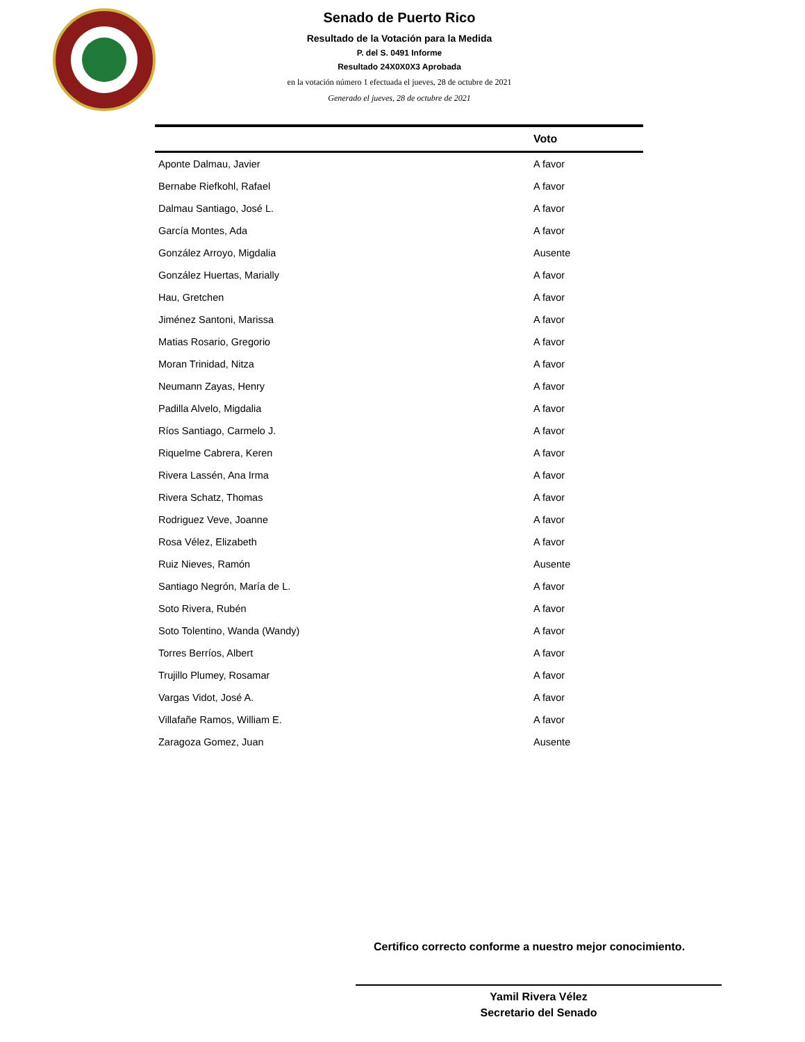Senado de Puerto Rico
Resultado de la Votación para la Medida
P. del S. 0491 Informe
Resultado 24X0X0X3 Aprobada
en la votación número 1 efectuada el jueves, 28 de octubre de 2021
Generado el jueves, 28 de octubre de 2021
| | Voto |
| --- | --- |
| Aponte Dalmau, Javier | A favor |
| Bernabe Riefkohl, Rafael | A favor |
| Dalmau Santiago, José L. | A favor |
| García Montes, Ada | A favor |
| González Arroyo, Migdalia | Ausente |
| González Huertas, Marially | A favor |
| Hau, Gretchen | A favor |
| Jiménez Santoni, Marissa | A favor |
| Matias Rosario, Gregorio | A favor |
| Moran Trinidad, Nitza | A favor |
| Neumann Zayas, Henry | A favor |
| Padilla Alvelo, Migdalia | A favor |
| Ríos Santiago, Carmelo J. | A favor |
| Riquelme Cabrera, Keren | A favor |
| Rivera Lassén, Ana Irma | A favor |
| Rivera Schatz, Thomas | A favor |
| Rodriguez Veve, Joanne | A favor |
| Rosa Vélez, Elizabeth | A favor |
| Ruiz Nieves, Ramón | Ausente |
| Santiago Negrón, María de L. | A favor |
| Soto Rivera, Rubén | A favor |
| Soto Tolentino, Wanda (Wandy) | A favor |
| Torres Berríos, Albert | A favor |
| Trujillo Plumey, Rosamar | A favor |
| Vargas Vidot, José A. | A favor |
| Villafañe Ramos, William E. | A favor |
| Zaragoza Gomez, Juan | Ausente |
Certifico correcto conforme a nuestro mejor conocimiento.
Yamil Rivera Vélez
Secretario del Senado